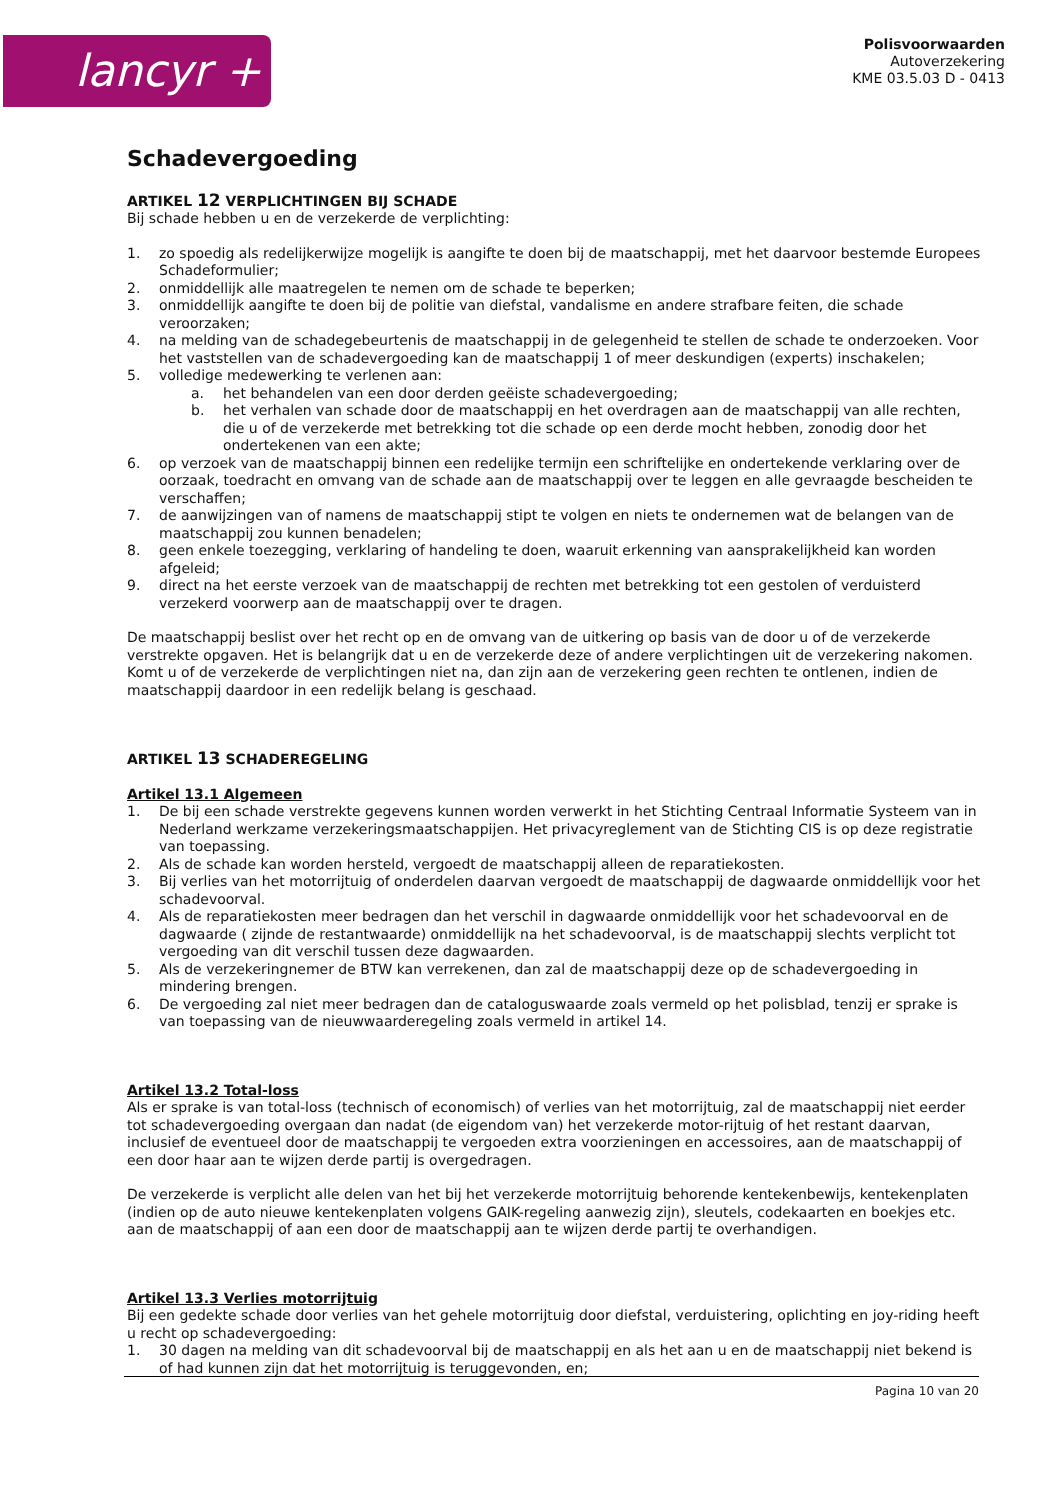lancyr +
Polisvoorwaarden
Autoverzekering
KME 03.5.03 D - 0413
Schadevergoeding
ARTIKEL 12 VERPLICHTINGEN BIJ SCHADE
Bij schade hebben u en de verzekerde de verplichting:
1. zo spoedig als redelijkerwijze mogelijk is aangifte te doen bij de maatschappij, met het daarvoor bestemde Europees Schadeformulier;
2. onmiddellijk alle maatregelen te nemen om de schade te beperken;
3. onmiddellijk aangifte te doen bij de politie van diefstal, vandalisme en andere strafbare feiten, die schade veroorzaken;
4. na melding van de schadegebeurtenis de maatschappij in de gelegenheid te stellen de schade te onderzoeken. Voor het vaststellen van de schadevergoeding kan de maatschappij 1 of meer deskundigen (experts) inschakelen;
5. volledige medewerking te verlenen aan:
a. het behandelen van een door derden geëiste schadevergoeding;
b. het verhalen van schade door de maatschappij en het overdragen aan de maatschappij van alle rechten, die u of de verzekerde met betrekking tot die schade op een derde mocht hebben, zonodig door het ondertekenen van een akte;
6. op verzoek van de maatschappij binnen een redelijke termijn een schriftelijke en ondertekende verklaring over de oorzaak, toedracht en omvang van de schade aan de maatschappij over te leggen en alle gevraagde bescheiden te verschaffen;
7. de aanwijzingen van of namens de maatschappij stipt te volgen en niets te ondernemen wat de belangen van de maatschappij zou kunnen benadelen;
8. geen enkele toezegging, verklaring of handeling te doen, waaruit erkenning van aansprakelijkheid kan worden afgeleid;
9. direct na het eerste verzoek van de maatschappij de rechten met betrekking tot een gestolen of verduisterd verzekerd voorwerp aan de maatschappij over te dragen.
De maatschappij beslist over het recht op en de omvang van de uitkering op basis van de door u of de verzekerde verstrekte opgaven. Het is belangrijk dat u en de verzekerde deze of andere verplichtingen uit de verzekering nakomen. Komt u of de verzekerde de verplichtingen niet na, dan zijn aan de verzekering geen rechten te ontlenen, indien de maatschappij daardoor in een redelijk belang is geschaad.
ARTIKEL 13 SCHADEREGELING
Artikel 13.1 Algemeen
1. De bij een schade verstrekte gegevens kunnen worden verwerkt in het Stichting Centraal Informatie Systeem van in Nederland werkzame verzekeringsmaatschappijen. Het privacyreglement van de Stichting CIS is op deze registratie van toepassing.
2. Als de schade kan worden hersteld, vergoedt de maatschappij alleen de reparatiekosten.
3. Bij verlies van het motorrijtuig of onderdelen daarvan vergoedt de maatschappij de dagwaarde onmiddellijk voor het schadevoorval.
4. Als de reparatiekosten meer bedragen dan het verschil in dagwaarde onmiddellijk voor het schadevoorval en de dagwaarde ( zijnde de restantwaarde) onmiddellijk na het schadevoorval, is de maatschappij slechts verplicht tot vergoeding van dit verschil tussen deze dagwaarden.
5. Als de verzekeringnemer de BTW kan verrekenen, dan zal de maatschappij deze op de schadevergoeding in mindering brengen.
6. De vergoeding zal niet meer bedragen dan de cataloguswaarde zoals vermeld op het polisblad, tenzij er sprake is van toepassing van de nieuwwaarderegeling zoals vermeld in artikel 14.
Artikel 13.2 Total-loss
Als er sprake is van total-loss (technisch of economisch) of verlies van het motorrijtuig, zal de maatschappij niet eerder tot schadevergoeding overgaan dan nadat (de eigendom van) het verzekerde motor-rijtuig of het restant daarvan, inclusief de eventueel door de maatschappij te vergoeden extra voorzieningen en accessoires, aan de maatschappij of een door haar aan te wijzen derde partij is overgedragen.
De verzekerde is verplicht alle delen van het bij het verzekerde motorrijtuig behorende kentekenbewijs, kentekenplaten (indien op de auto nieuwe kentekenplaten volgens GAIK-regeling aanwezig zijn), sleutels, codekaarten en boekjes etc. aan de maatschappij of aan een door de maatschappij aan te wijzen derde partij te overhandigen.
Artikel 13.3 Verlies motorrijtuig
Bij een gedekte schade door verlies van het gehele motorrijtuig door diefstal, verduistering, oplichting en joy-riding heeft u recht op schadevergoeding:
1. 30 dagen na melding van dit schadevoorval bij de maatschappij en als het aan u en de maatschappij niet bekend is of had kunnen zijn dat het motorrijtuig is teruggevonden, en;
Pagina 10 van 20